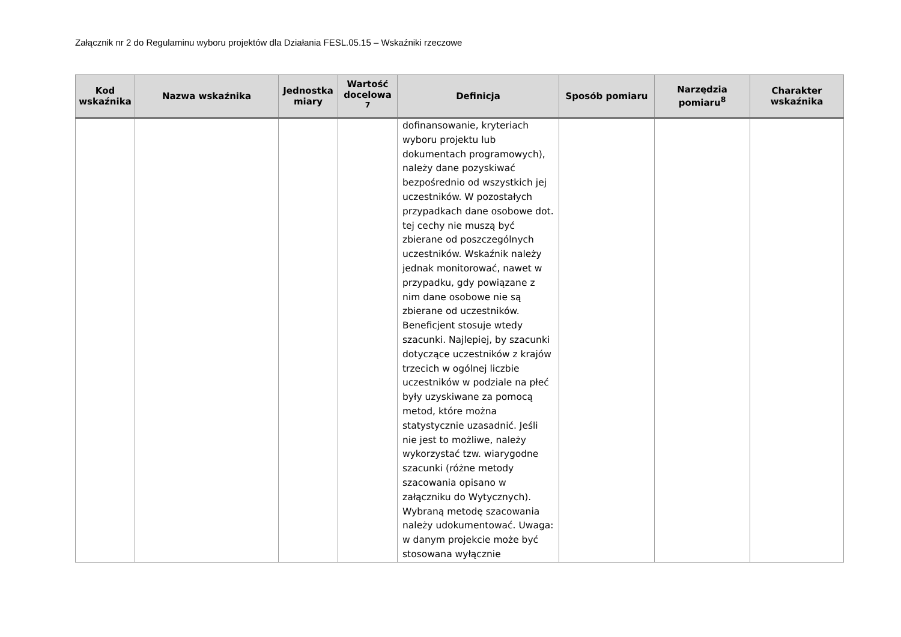Załącznik nr 2 do Regulaminu wyboru projektów dla Działania FESL.05.15 – Wskaźniki rzeczowe
| Kod wskaźnika | Nazwa wskaźnika | Jednostka miary | Wartość docelowa <sup>7</sup> | Definicja | Sposób pomiaru | Narzędzia pomiaru<sup>8</sup> | Charakter wskaźnika |
| --- | --- | --- | --- | --- | --- | --- | --- |
| | | | | dofinansowanie, kryteriach wyboru projektu lub dokumentach programowych), należy dane pozyskiwać bezpośrednio od wszystkich jej uczestników. W pozostałych przypadkach dane osobowe dot. tej cechy nie muszą być zbierane od poszczególnych uczestników. Wskaźnik należy jednak monitorować, nawet w przypadku, gdy powiązane z nim dane osobowe nie są zbierane od uczestników. Beneficjent stosuje wtedy szacunki. Najlepiej, by szacunki dotyczące uczestników z krajów trzecich w ogólnej liczbie uczestników w podziale na płeć były uzyskiwane za pomocą metod, które można statystycznie uzasadnić. Jeśli nie jest to możliwe, należy wykorzystać tzw. wiarygodne szacunki (różne metody szacowania opisano w załączniku do Wytycznych). Wybraną metodę szacowania należy udokumentować. Uwaga: w danym projekcie może być stosowana wyłącznie | | | |